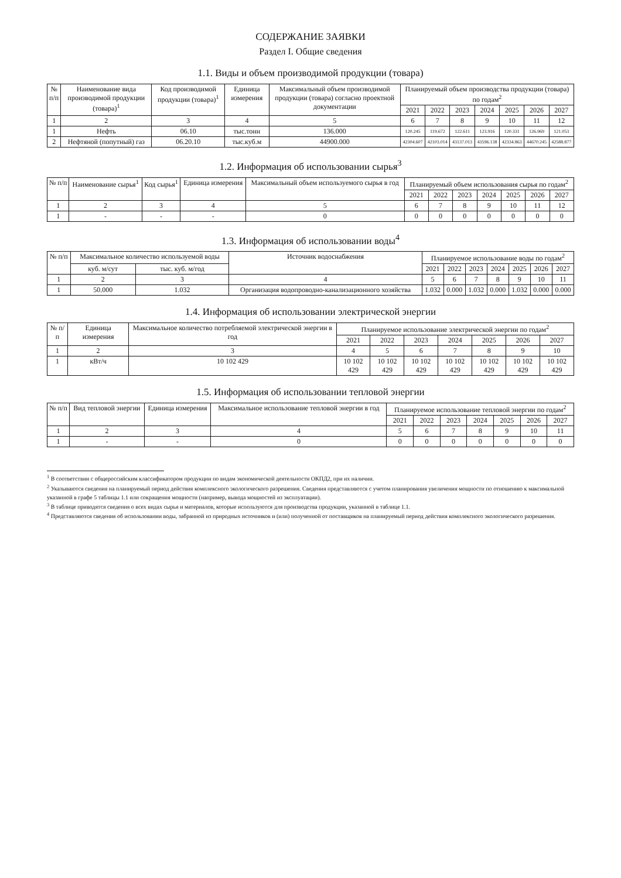СОДЕРЖАНИЕ ЗАЯВКИ
Раздел I. Общие сведения
1.1. Виды и объем производимой продукции (товара)
| № п/п | Наименование вида производимой продукции (товара)<sup>1</sup> | Код производимой продукции (товара)<sup>1</sup> | Единица измерения | Максимальный объем производимой продукции (товара) согласно проектной документации | Планируемый объем производства продукции (товара) по годам<sup>2</sup> | | | | | | |
| --- | --- | --- | --- | --- | --- | --- | --- | --- | --- | --- | --- |
| | | | | | 2021 | 2022 | 2023 | 2024 | 2025 | 2026 | 2027 |
| 1 | 2 | 3 | 4 | 5 | 6 | 7 | 8 | 9 | 10 | 11 | 12 |
| 1 | Нефть | 06.10 | тыс.тонн | 136.000 | 120.245 | 119.672 | 122.611 | 123.916 | 120.331 | 126.969 | 121.053 |
| 2 | Нефтяной (попутный) газ | 06.20.10 | тыс.куб.м | 44900.000 | 42304.607 | 42103.014 | 43137.013 | 43596.138 | 42334.863 | 44670.245 | 42588.877 |
1.2. Информация об использовании сырья<sup>3</sup>
| № п/п | Наименование сырья<sup>1</sup> | Код сырья<sup>1</sup> | Единица измерения | Максимальный объем используемого сырья в год | Планируемый объем использования сырья по годам<sup>2</sup> | | | | | | |
| --- | --- | --- | --- | --- | --- | --- | --- | --- | --- | --- | --- |
| | | | | | 2021 | 2022 | 2023 | 2024 | 2025 | 2026 | 2027 |
| 1 | 2 | 3 | 4 | 5 | 6 | 7 | 8 | 9 | 10 | 11 | 12 |
| 1 | - | - | - | 0 | 0 | 0 | 0 | 0 | 0 | 0 | 0 |
1.3. Информация об использовании воды<sup>4</sup>
| № п/п | Максимальное количество используемой воды | | Источник водоснабжения | Планируемое использование воды по годам<sup>2</sup> | | | | | | |
| --- | --- | --- | --- | --- | --- | --- | --- | --- | --- | --- |
| | куб. м/сут | тыс. куб. м/год | | 2021 | 2022 | 2023 | 2024 | 2025 | 2026 | 2027 |
| 1 | 2 | 3 | 4 | 5 | 6 | 7 | 8 | 9 | 10 | 11 |
| 1 | 50.000 | 1.032 | Организация водопроводно-канализационного хозяйства | 1.032 | 0.000 | 1.032 | 0.000 | 1.032 | 0.000 | 0.000 |
1.4. Информация об использовании электрической энергии
| № п/п | Единица измерения | Максимальное количество потребляемой электрической энергии в год | Планируемое использование электрической энергии по годам<sup>2</sup> | | | | | | |
| --- | --- | --- | --- | --- | --- | --- | --- | --- | --- |
| | | | 2021 | 2022 | 2023 | 2024 | 2025 | 2026 | 2027 |
| 1 | 2 | 3 | 4 | 5 | 6 | 7 | 8 | 9 | 10 |
| 1 | кВт/ч | 10 102 429 | 10 102 429 | 10 102 429 | 10 102 429 | 10 102 429 | 10 102 429 | 10 102 429 | 10 102 429 |
1.5. Информация об использовании тепловой энергии
| № п/п | Вид тепловой энергии | Единица измерения | Максимальное использование тепловой энергии в год | Планируемое использование тепловой энергии по годам<sup>2</sup> | | | | | | |
| --- | --- | --- | --- | --- | --- | --- | --- | --- | --- | --- |
| | | | | 2021 | 2022 | 2023 | 2024 | 2025 | 2026 | 2027 |
| 1 | 2 | 3 | 4 | 5 | 6 | 7 | 8 | 9 | 10 | 11 |
| 1 | - | - | 0 | 0 | 0 | 0 | 0 | 0 | 0 | 0 |
<sup>1</sup> В соответствии с общероссийским классификатором продукции по видам экономической деятельности ОКПД2, при их наличии.
<sup>2</sup> Указываются сведения на планируемый период действия комплексного экологического разрешения. Сведения представляются с учетом планирования увеличения мощности по отношению к максимальной указанной в графе 5 таблицы 1.1 или сокращения мощности (например, вывода мощностей из эксплуатации).
<sup>3</sup> В таблице приводятся сведения о всех видах сырья и материалов, которые используются для производства продукции, указанной в таблице 1.1.
<sup>4</sup> Представляются сведения об использовании воды, забранной из природных источников и (или) полученной от поставщиков на планируемый период действия комплексного экологического разрешения.